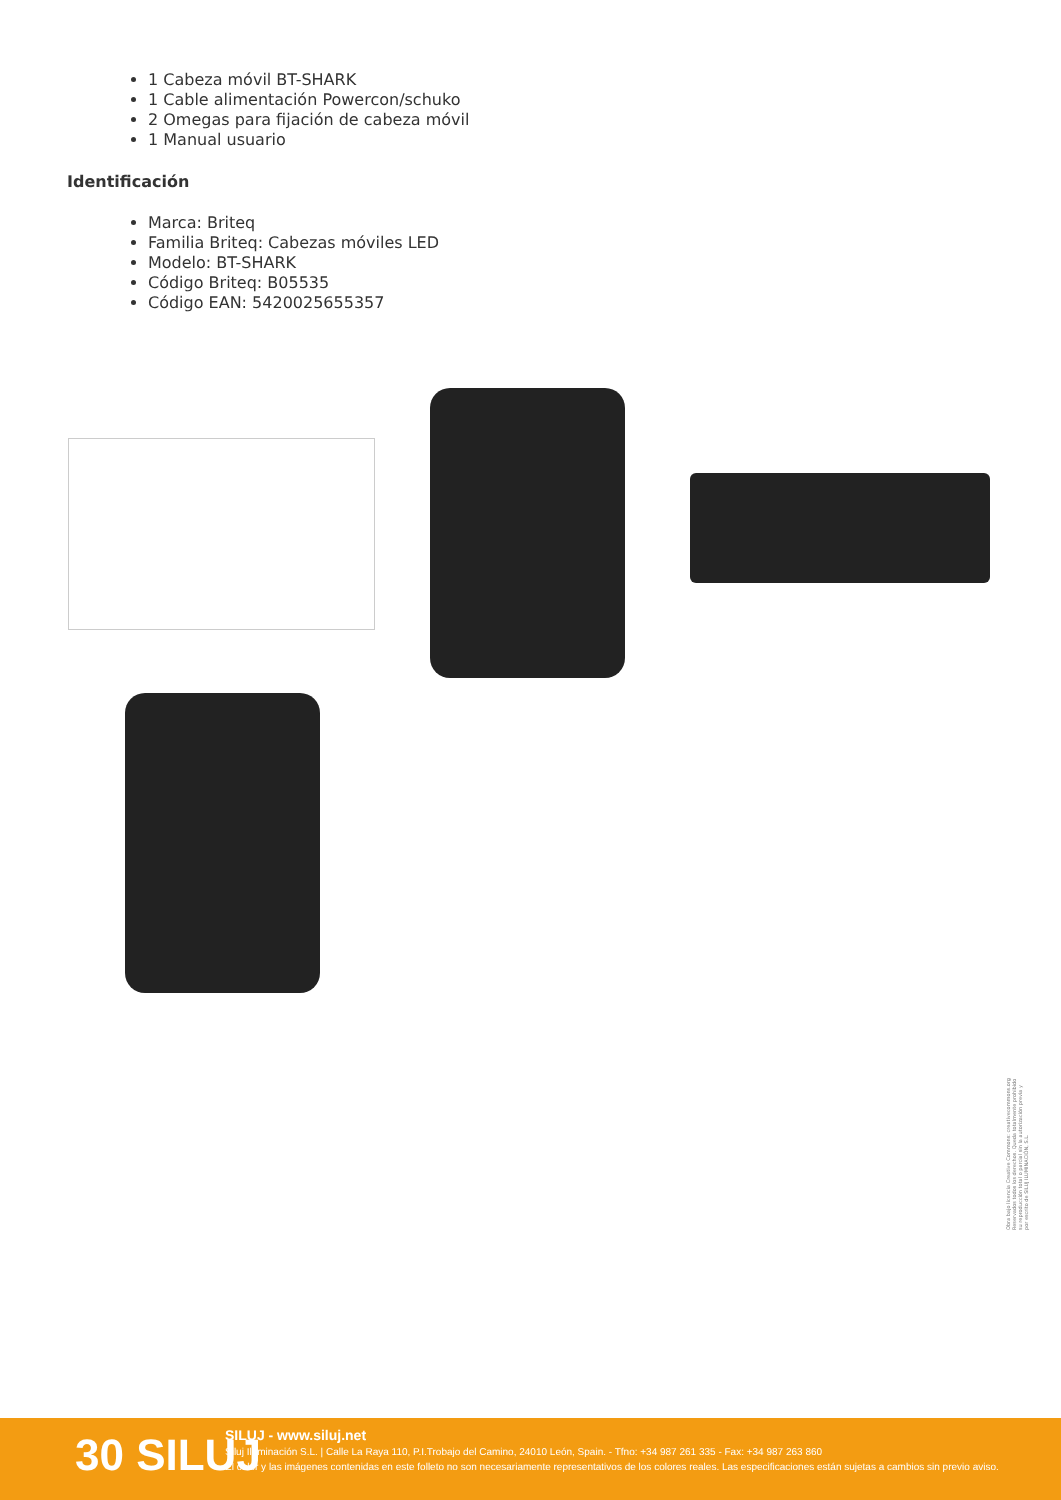1 Cabeza móvil BT-SHARK
1 Cable alimentación Powercon/schuko
2 Omegas para fijación de cabeza móvil
1 Manual usuario
Identificación
Marca: Briteq
Familia Briteq: Cabezas móviles LED
Modelo: BT-SHARK
Código Briteq: B05535
Código EAN: 5420025655357
Obra bajo licencia Creative Commons: creativecommons.org
Reservados todos los derechos. Queda totalmente prohibido
su reproducción total o parcial sin la autorización previa y
por escrito de SILUJ ILUMINACIÓN, S.L.
30 SILUJ
SILUJ - www.siluj.net
Siluj Iluminación S.L. | Calle La Raya 110, P.I.Trobajo del Camino, 24010 León, Spain. - Tfno: +34 987 261 335 - Fax: +34 987 263 860
El color y las imágenes contenidas en este folleto no son necesariamente representativos de los colores reales. Las especificaciones están sujetas a cambios sin previo aviso.